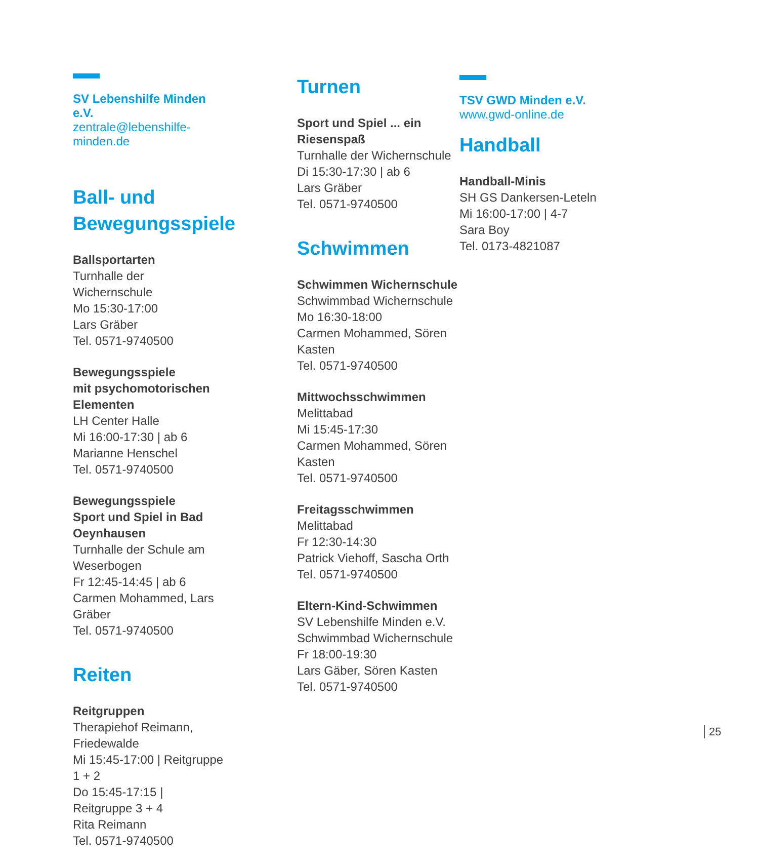SV Lebenshilfe Minden e.V.
zentrale@lebenshilfe-minden.de
Ball- und
Bewegungsspiele
Ballsportarten
Turnhalle der Wichernschule
Mo 15:30-17:00
Lars Gräber
Tel. 0571-9740500
Bewegungsspiele
mit psychomotorischen Elementen
LH Center Halle
Mi 16:00-17:30 | ab 6
Marianne Henschel
Tel. 0571-9740500
Bewegungsspiele
Sport und Spiel in Bad Oeynhausen
Turnhalle der Schule am Weserbogen
Fr 12:45-14:45 | ab 6
Carmen Mohammed, Lars Gräber
Tel. 0571-9740500
Reiten
Reitgruppen
Therapiehof Reimann, Friedewalde
Mi 15:45-17:00 | Reitgruppe 1 + 2
Do 15:45-17:15 | Reitgruppe 3 + 4
Rita Reimann
Tel. 0571-9740500
Turnen
Sport und Spiel ... ein Riesenspaß
Turnhalle der Wichernschule
Di 15:30-17:30 | ab 6
Lars Gräber
Tel. 0571-9740500
Schwimmen
Schwimmen Wichernschule
Schwimmbad Wichernschule
Mo 16:30-18:00
Carmen Mohammed, Sören Kasten
Tel. 0571-9740500
Mittwochsschwimmen
Melittabad
Mi 15:45-17:30
Carmen Mohammed, Sören Kasten
Tel. 0571-9740500
Freitagsschwimmen
Melittabad
Fr 12:30-14:30
Patrick Viehoff, Sascha Orth
Tel. 0571-9740500
Eltern-Kind-Schwimmen
SV Lebenshilfe Minden e.V.
Schwimmbad Wichernschule
Fr 18:00-19:30
Lars Gäber, Sören Kasten
Tel. 0571-9740500
TSV GWD Minden e.V.
www.gwd-online.de
Handball
Handball-Minis
SH GS Dankersen-Leteln
Mi 16:00-17:00 | 4-7
Sara Boy
Tel. 0173-4821087
25